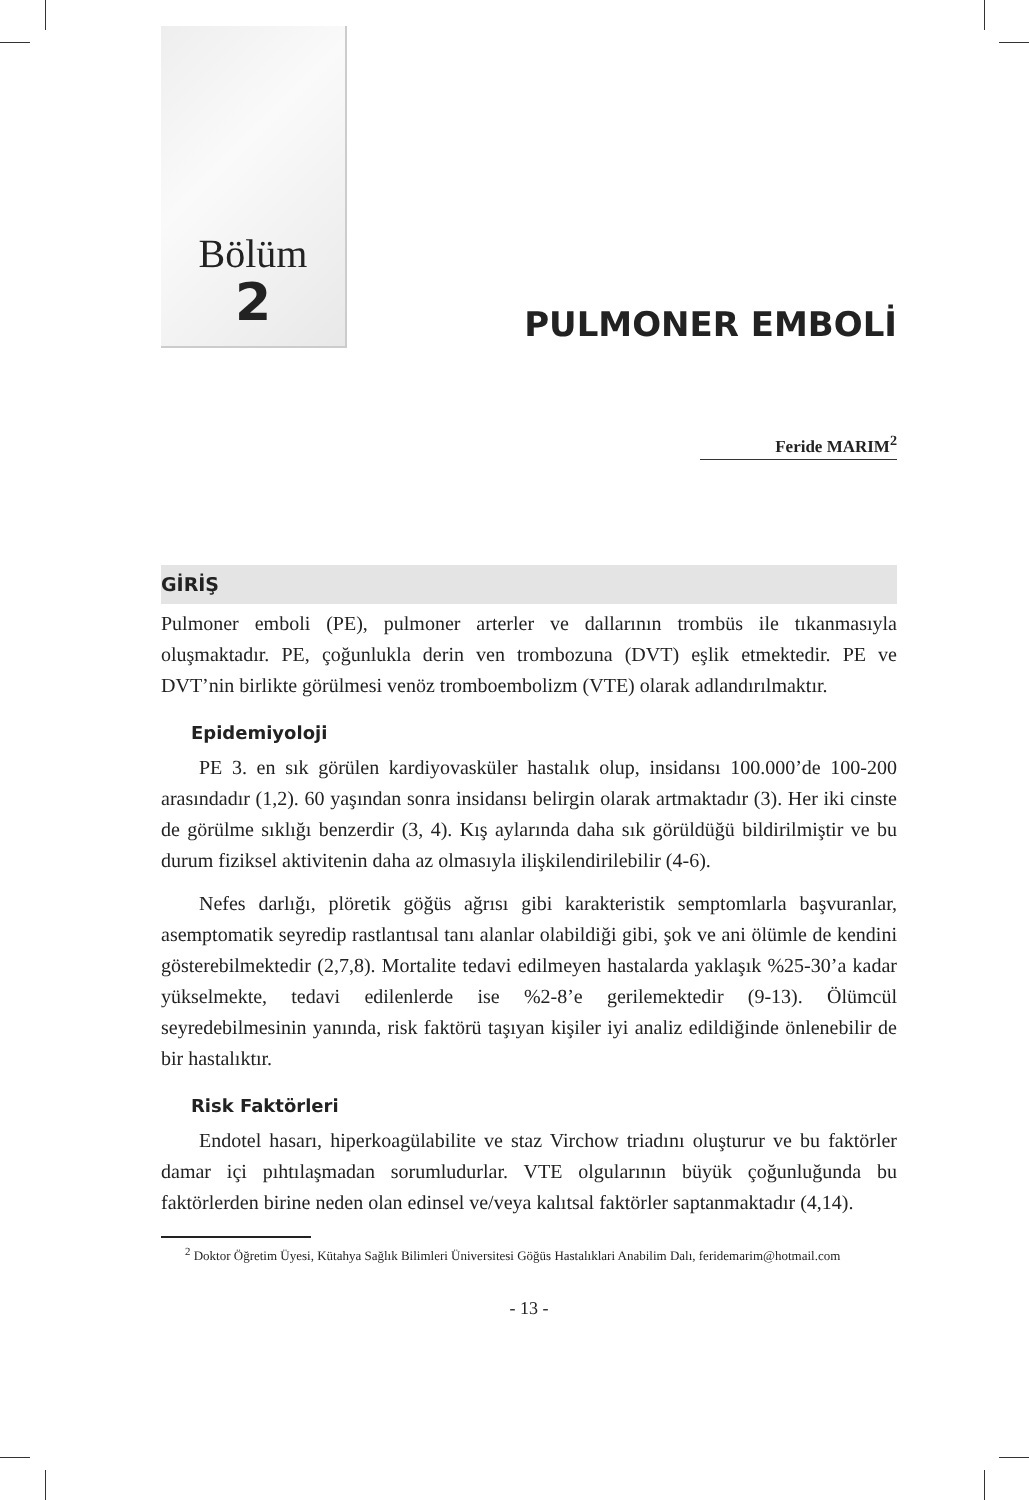Bölüm
2
PULMONER EMBOLİ
Feride MARIM<sup>2</sup>
GİRİŞ
Pulmoner emboli (PE), pulmoner arterler ve dallarının trombüs ile tıkanmasıyla oluşmaktadır. PE, çoğunlukla derin ven trombozuna (DVT) eşlik etmektedir. PE ve DVT’nin birlikte görülmesi venöz tromboembolizm (VTE) olarak adlandırılmaktır.
Epidemiyoloji
PE 3. en sık görülen kardiyovasküler hastalık olup, insidansı 100.000’de 100-200 arasındadır (1,2). 60 yaşından sonra insidansı belirgin olarak artmaktadır (3). Her iki cinste de görülme sıklığı benzerdir (3, 4). Kış aylarında daha sık görüldüğü bildirilmiştir ve bu durum fiziksel aktivitenin daha az olmasıyla ilişkilendirilebilir (4-6).
Nefes darlığı, plöretik göğüs ağrısı gibi karakteristik semptomlarla başvuranlar, asemptomatik seyredip rastlantısal tanı alanlar olabildiği gibi, şok ve ani ölümle de kendini gösterebilmektedir (2,7,8). Mortalite tedavi edilmeyen hastalarda yaklaşık %25-30’a kadar yükselmekte, tedavi edilenlerde ise %2-8’e gerilemektedir (9-13). Ölümcül seyredebilmesinin yanında, risk faktörü taşıyan kişiler iyi analiz edildiğinde önlenebilir de bir hastalıktır.
Risk Faktörleri
Endotel hasarı, hiperkoagülabilite ve staz Virchow triadını oluşturur ve bu faktörler damar içi pıhtılaşmadan sorumludurlar. VTE olgularının büyük çoğunluğunda bu faktörlerden birine neden olan edinsel ve/veya kalıtsal faktörler saptanmaktadır (4,14).
<sup>2</sup> Doktor Öğretim Üyesi, Kütahya Sağlık Bilimleri Üniversitesi Göğüs Hastalıklari Anabilim Dalı, feridemarim@hotmail.com
- 13 -